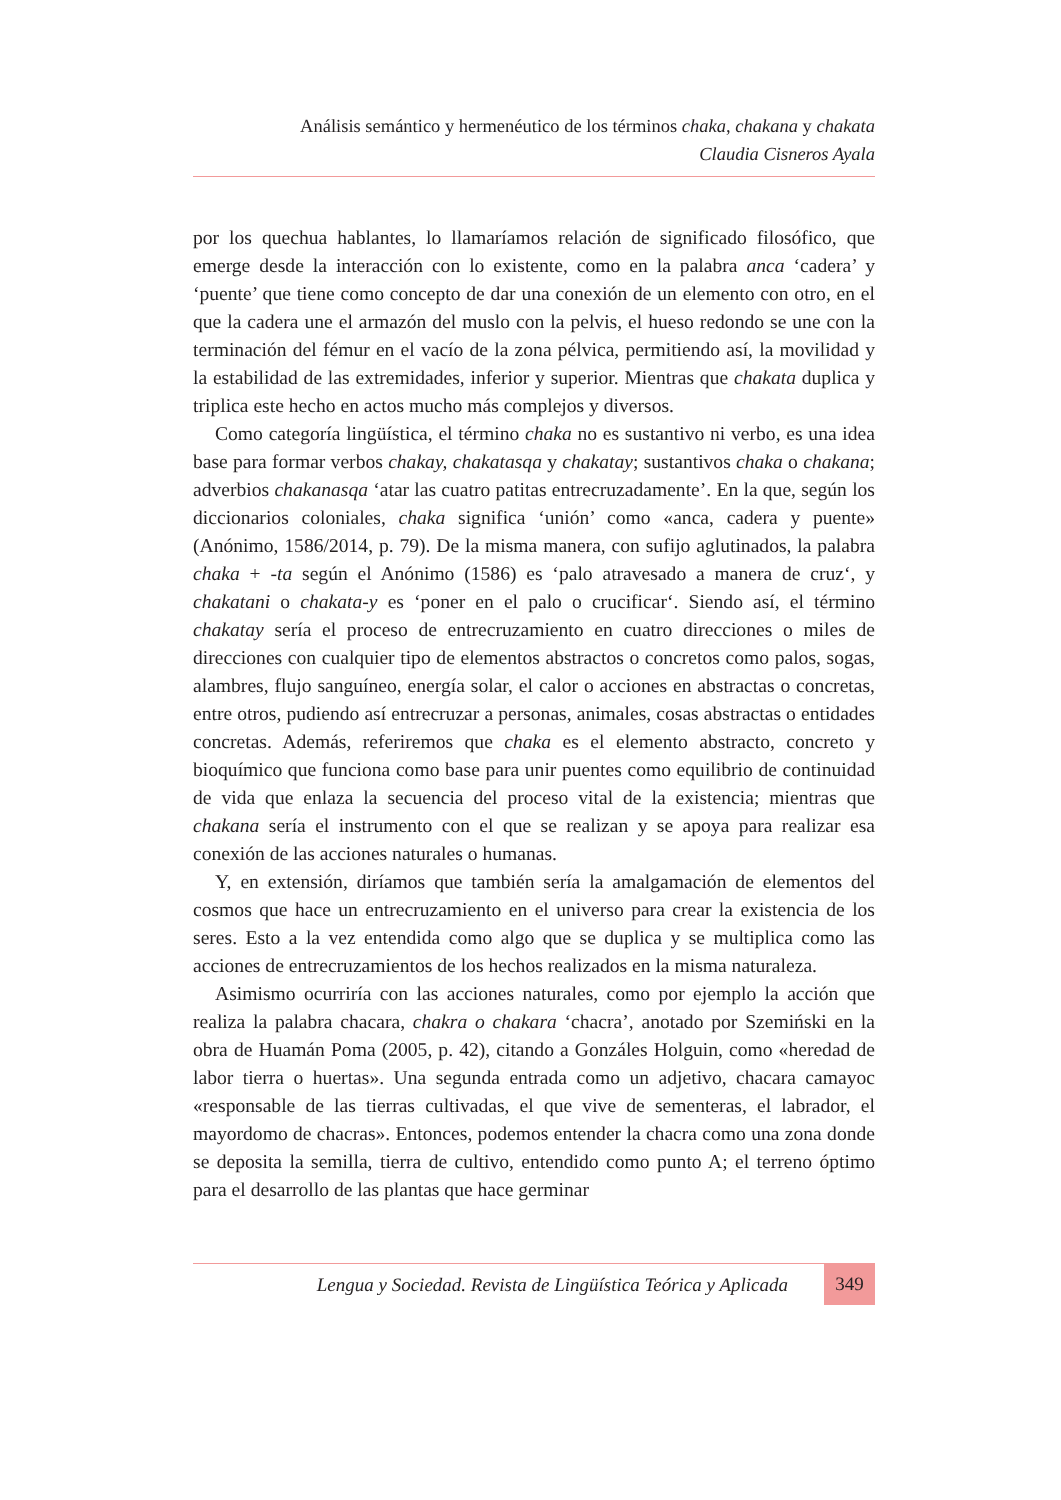Análisis semántico y hermenéutico de los términos chaka, chakana y chakata
Claudia Cisneros Ayala
por los quechua hablantes, lo llamaríamos relación de significado filosófico, que emerge desde la interacción con lo existente, como en la palabra anca ‘cadera’ y ‘puente’ que tiene como concepto de dar una conexión de un elemento con otro, en el que la cadera une el armazón del muslo con la pelvis, el hueso redondo se une con la terminación del fémur en el vacío de la zona pélvica, permitiendo así, la movilidad y la estabilidad de las extremidades, inferior y superior. Mientras que chakata duplica y triplica este hecho en actos mucho más complejos y diversos.
Como categoría lingüística, el término chaka no es sustantivo ni verbo, es una idea base para formar verbos chakay, chakatasqa y chakatay; sustantivos chaka o chakana; adverbios chakanasqa ‘atar las cuatro patitas entrecruzadamente’. En la que, según los diccionarios coloniales, chaka significa ‘unión’ como «anca, cadera y puente» (Anónimo, 1586/2014, p. 79). De la misma manera, con sufijo aglutinados, la palabra chaka + -ta según el Anónimo (1586) es ‘palo atravesado a manera de cruz‘, y chakatani o chakata-y es ‘poner en el palo o crucificar‘. Siendo así, el término chakatay sería el proceso de entrecruzamiento en cuatro direcciones o miles de direcciones con cualquier tipo de elementos abstractos o concretos como palos, sogas, alambres, flujo sanguíneo, energía solar, el calor o acciones en abstractas o concretas, entre otros, pudiendo así entrecruzar a personas, animales, cosas abstractas o entidades concretas. Además, referiremos que chaka es el elemento abstracto, concreto y bioquímico que funciona como base para unir puentes como equilibrio de continuidad de vida que enlaza la secuencia del proceso vital de la existencia; mientras que chakana sería el instrumento con el que se realizan y se apoya para realizar esa conexión de las acciones naturales o humanas.
Y, en extensión, diríamos que también sería la amalgamación de elementos del cosmos que hace un entrecruzamiento en el universo para crear la existencia de los seres. Esto a la vez entendida como algo que se duplica y se multiplica como las acciones de entrecruzamientos de los hechos realizados en la misma naturaleza.
Asimismo ocurriría con las acciones naturales, como por ejemplo la acción que realiza la palabra chacara, chakra o chakara ‘chacra’, anotado por Szemiński en la obra de Huamán Poma (2005, p. 42), citando a Gonzáles Holguin, como «heredad de labor tierra o huertas». Una segunda entrada como un adjetivo, chacara camayoc «responsable de las tierras cultivadas, el que vive de sementeras, el labrador, el mayordomo de chacras». Entonces, podemos entender la chacra como una zona donde se deposita la semilla, tierra de cultivo, entendido como punto A; el terreno óptimo para el desarrollo de las plantas que hace germinar
Lengua y Sociedad. Revista de Lingüística Teórica y Aplicada 349